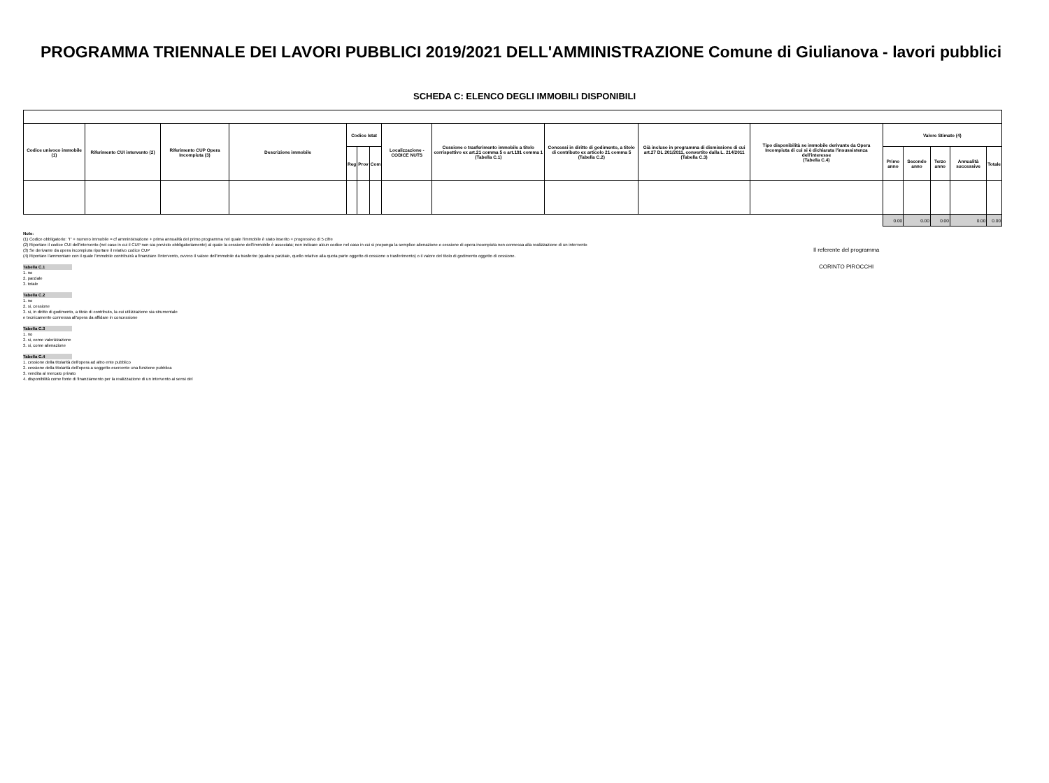PROGRAMMA TRIENNALE DEI LAVORI PUBBLICI 2019/2021 DELL'AMMINISTRAZIONE Comune di Giulianova - lavori pubblici
SCHEDA C: ELENCO DEGLI IMMOBILI DISPONIBILI
| Codice univoco immobile (1) | Riferimento CUI intervento (2) | Riferimento CUP Opera Incompiuta (3) | Descrizione immobile | Codice Istat | | | Localizzazione - CODICE NUTS | Cessione o trasferimento immobile a titolo corrispettivo ex art.21 comma 5 e art.191 comma 1 (Tabella C.1) | Concessi in diritto di godimento, a titolo di contributo ex articolo 21 comma 5 (Tabella C.2) | Già incluso in programma di dismissione di cui art.27 DL 201/2011, convertito dalla L. 214/2011 (Tabella C.3) | Tipo disponibilità se immobile derivante da Opera Incompiuta di cui si è dichiarata l'insussistenza dell'interesse (Tabella C.4) | Valore Stimato (4) | | | | |
| --- | --- | --- | --- | --- | --- | --- | --- | --- | --- | --- | --- | --- | --- | --- | --- | --- |
| | | | | Reg | Prov | Com | | | | | | Primo anno | Secondo anno | Terzo anno | Annualità successive | Totale |
| | | | | | | | | | | | | 0.00 | 0.00 | 0.00 | 0.00 | 0.00 |
Note:
(1) Codice obbligatorio: "I" + numero immobile = cf amministrazione + prima annualità del primo programma nel quale l'immobile è stato inserito + progressivo di 5 cifre
(2) Riportare il codice CUI dell'intervento (nel caso in cui il CUP non sia previsto obbligatoriamente) al quale la cessione dell'immobile è associata; non indicare alcun codice nel caso in cui si proponga la semplice alienazione o cessione di opera incompiuta non connessa alla realizzazione di un intervento
(3) Se derivante da opera incompiuta riportare il relativo codice CUP
(4) Riportare l'ammontare con il quale l'immobile contribuirà a finanziare l'intervento, ovvero Il valore dell'immobile da trasferire (qualora parziale, quello relativo alla quota parte oggetto di cessione o trasferimento) o il valore del titolo di godimento oggetto di cessione.
Tabella C.1
1. no
2. parziale
3. totale
Tabella C.2
1. no
2. si, cessione
3. si, in diritto di godimento, a titolo di contributo, la cui utilizzazione sia strumentale
e tecnicamente connessa all'opera da affidare in concessione
Tabella C.3
1. no
2. si, come valorizzazione
3. si, come alienazione
Tabella C.4
1. cessione della titolarità dell'opera ad altro ente pubblico
2. cessione della titolarità dell'opera a soggetto esercente una funzione pubblica
3. vendita al mercato privato
4. disponibilità come fonte di finanziamento per la realizzazione di un intervento ai sensi del
Il referente del programma
CORINTO PIROCCHI